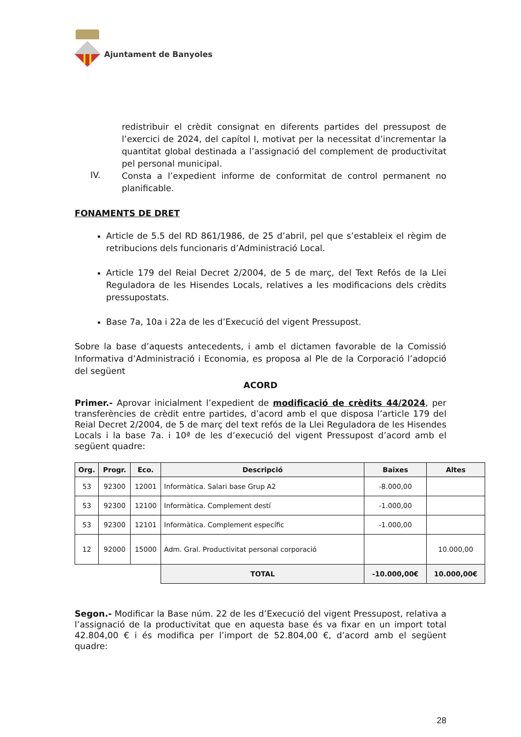Ajuntament de Banyoles
redistribuir el crèdit consignat en diferents partides del pressupost de l’exercici de 2024, del capítol I, motivat per la necessitat d’incrementar la quantitat global destinada a l’assignació del complement de productivitat pel personal municipal.
IV. Consta a l’expedient informe de conformitat de control permanent no planificable.
FONAMENTS DE DRET
Article de 5.5 del RD 861/1986, de 25 d’abril, pel que s’estableix el règim de retribucions dels funcionaris d’Administració Local.
Article 179 del Reial Decret 2/2004, de 5 de març, del Text Refós de la Llei Reguladora de les Hisendes Locals, relatives a les modificacions dels crèdits pressupostats.
Base 7a, 10a i 22a de les d’Execució del vigent Pressupost.
Sobre la base d’aquests antecedents, i amb el dictamen favorable de la Comissió Informativa d’Administració i Economia, es proposa al Ple de la Corporació l’adopció del següent
ACORD
Primer.- Aprovar inicialment l’expedient de modificació de crèdits 44/2024, per transferències de crèdit entre partides, d’acord amb el que disposa l’article 179 del Reial Decret 2/2004, de 5 de març del text refós de la Llei Reguladora de les Hisendes Locals i la base 7a. i 10ª de les d’execució del vigent Pressupost d’acord amb el següent quadre:
| Org. | Progr. | Eco. | Descripció | Baixes | Altes |
| --- | --- | --- | --- | --- | --- |
| 53 | 92300 | 12001 | Informàtica. Salari base Grup A2 | -8.000,00 | |
| 53 | 92300 | 12100 | Informàtica. Complement destí | -1.000,00 | |
| 53 | 92300 | 12101 | Informàtica. Complement específic | -1.000,00 | |
| 12 | 92000 | 15000 | Adm. Gral. Productivitat personal corporació | | 10.000,00 |
| | | | TOTAL | -10.000,00€ | 10.000,00€ |
Segon.- Modificar la Base núm. 22 de les d’Execució del vigent Pressupost, relativa a l’assignació de la productivitat que en aquesta base és va fixar en un import total 42.804,00 € i és modifica per l’import de 52.804,00 €, d’acord amb el següent quadre:
28